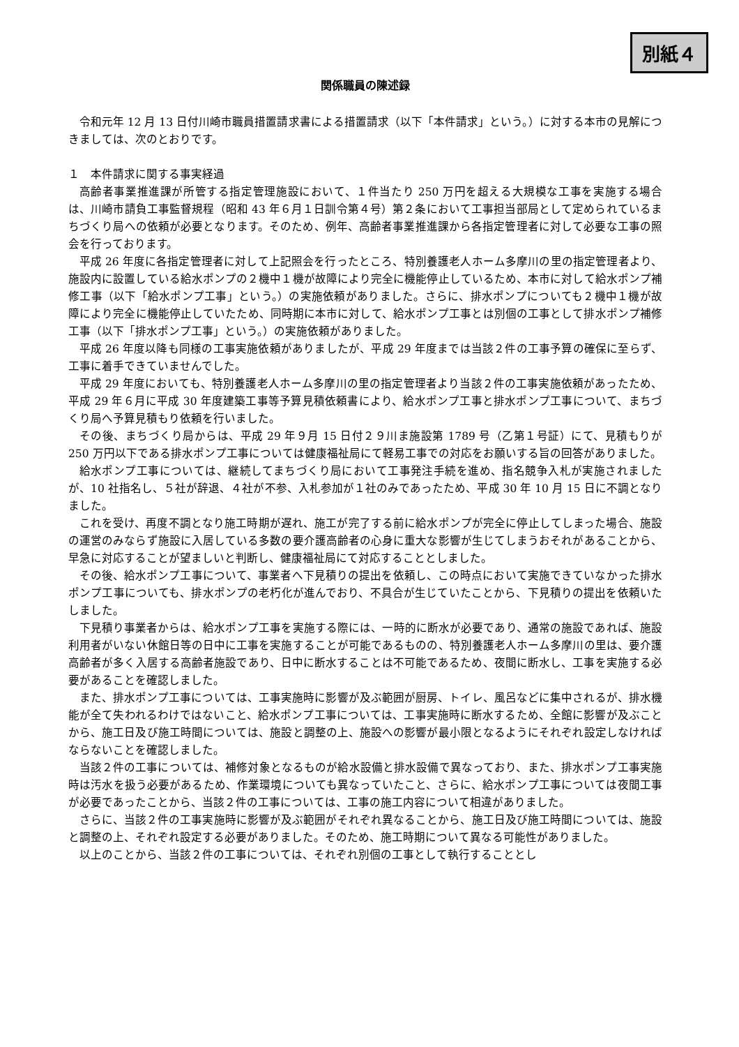別紙４
関係職員の陳述録
令和元年 12 月 13 日付川崎市職員措置請求書による措置請求（以下「本件請求」という。）に対する本市の見解につきましては、次のとおりです。
１　本件請求に関する事実経過
高齢者事業推進課が所管する指定管理施設において、１件当たり 250 万円を超える大規模な工事を実施する場合は、川崎市請負工事監督規程（昭和 43 年６月１日訓令第４号）第２条において工事担当部局として定められているまちづくり局への依頼が必要となります。そのため、例年、高齢者事業推進課から各指定管理者に対して必要な工事の照会を行っております。
平成 26 年度に各指定管理者に対して上記照会を行ったところ、特別養護老人ホーム多摩川の里の指定管理者より、施設内に設置している給水ポンプの２機中１機が故障により完全に機能停止しているため、本市に対して給水ポンプ補修工事（以下「給水ポンプ工事」という。）の実施依頼がありました。さらに、排水ポンプについても２機中１機が故障により完全に機能停止していたため、同時期に本市に対して、給水ポンプ工事とは別個の工事として排水ポンプ補修工事（以下「排水ポンプ工事」という。）の実施依頼がありました。
平成 26 年度以降も同様の工事実施依頼がありましたが、平成 29 年度までは当該２件の工事予算の確保に至らず、工事に着手できていませんでした。
平成 29 年度においても、特別養護老人ホーム多摩川の里の指定管理者より当該２件の工事実施依頼があったため、平成 29 年６月に平成 30 年度建築工事等予算見積依頼書により、給水ポンプ工事と排水ポンプ工事について、まちづくり局へ予算見積もり依頼を行いました。
その後、まちづくり局からは、平成 29 年９月 15 日付２９川ま施設第 1789 号（乙第１号証）にて、見積もりが 250 万円以下である排水ポンプ工事については健康福祉局にて軽易工事での対応をお願いする旨の回答がありました。
給水ポンプ工事については、継続してまちづくり局において工事発注手続を進め、指名競争入札が実施されましたが、10 社指名し、５社が辞退、４社が不参、入札参加が１社のみであったため、平成 30 年 10 月 15 日に不調となりました。
これを受け、再度不調となり施工時期が遅れ、施工が完了する前に給水ポンプが完全に停止してしまった場合、施設の運営のみならず施設に入居している多数の要介護高齢者の心身に重大な影響が生じてしまうおそれがあることから、早急に対応することが望ましいと判断し、健康福祉局にて対応することとしました。
その後、給水ポンプ工事について、事業者へ下見積りの提出を依頼し、この時点において実施できていなかった排水ポンプ工事についても、排水ポンプの老朽化が進んでおり、不具合が生じていたことから、下見積りの提出を依頼いたしました。
下見積り事業者からは、給水ポンプ工事を実施する際には、一時的に断水が必要であり、通常の施設であれば、施設利用者がいない休館日等の日中に工事を実施することが可能であるものの、特別養護老人ホーム多摩川の里は、要介護高齢者が多く入居する高齢者施設であり、日中に断水することは不可能であるため、夜間に断水し、工事を実施する必要があることを確認しました。
また、排水ポンプ工事については、工事実施時に影響が及ぶ範囲が厨房、トイレ、風呂などに集中されるが、排水機能が全て失われるわけではないこと、給水ポンプ工事については、工事実施時に断水するため、全館に影響が及ぶことから、施工日及び施工時間については、施設と調整の上、施設への影響が最小限となるようにそれぞれ設定しなければならないことを確認しました。
当該２件の工事については、補修対象となるものが給水設備と排水設備で異なっており、また、排水ポンプ工事実施時は汚水を扱う必要があるため、作業環境についても異なっていたこと、さらに、給水ポンプ工事については夜間工事が必要であったことから、当該２件の工事については、工事の施工内容について相違がありました。
さらに、当該２件の工事実施時に影響が及ぶ範囲がそれぞれ異なることから、施工日及び施工時間については、施設と調整の上、それぞれ設定する必要がありました。そのため、施工時期について異なる可能性がありました。
以上のことから、当該２件の工事については、それぞれ別個の工事として執行することとし